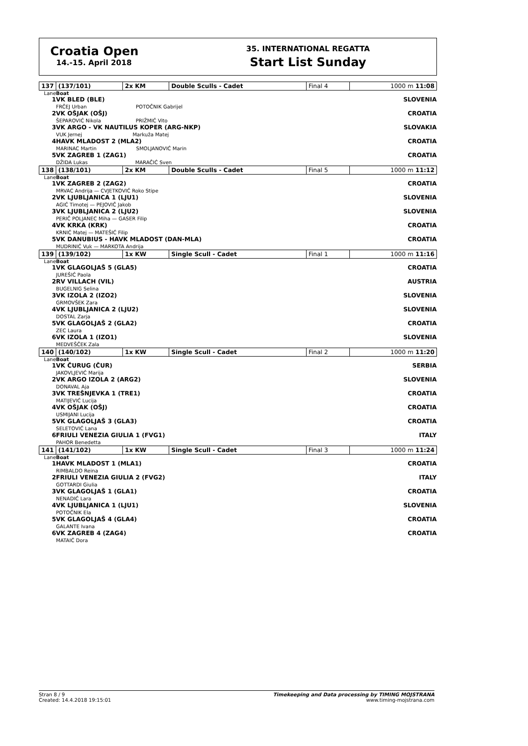Croatia Open
14.-15. April 2018
35. INTERNATIONAL REGATTA
Start List Sunday
| 137 | (137/101) | 2x KM | Double Sculls - Cadet | Final 4 | 1000 m 11:08 |
| Lane | Boat | | | | |
| 1 | VK BLED (BLE) FRČEJ Urban POTOČNIK Gabrijel | | | | SLOVENIA |
| 2 | VK OŠJAK (OŠJ) ŠEPAROVIĆ Nikola PRIŽMIĆ Vito | | | | CROATIA |
| 3 | VK ARGO - VK NAUTILUS KOPER (ARG-NKP) VUK Jernej Markuža Matej | | | | SLOVAKIA |
| 4 | HAVK MLADOST 2 (MLA2) MARINAC Martin SMOLJANOVIĆ Marin | | | | CROATIA |
| 5 | VK ZAGREB 1 (ZAG1) DŽIDA Lukas MARAČIĆ Sven | | | | CROATIA |
| 138 | (138/101) | 2x KM | Double Sculls - Cadet | Final 5 | 1000 m 11:12 |
| Lane | Boat | | | | |
| 1 | VK ZAGREB 2 (ZAG2) MRVAC Andrija — CVJETKOVIĆ Roko Stipe | | | | CROATIA |
| 2 | VK LJUBLJANICA 1 (LJU1) AGIĆ Timotej — PEJOVIČ Jakob | | | | SLOVENIA |
| 3 | VK LJUBLJANICA 2 (LJU2) PERIČ POLJANEC Miha — GASER Filip | | | | SLOVENIA |
| 4 | VK KRKA (KRK) KRNIĆ Matej — MATEŠIĆ Filip | | | | CROATIA |
| 5 | VK DANUBIUS - HAVK MLADOST (DAN-MLA) MUDRINIĆ Vuk — MARKOTA Andrija | | | | CROATIA |
| 139 | (139/102) | 1x KW | Single Scull - Cadet | Final 1 | 1000 m 11:16 |
| Lane | Boat | | | | |
| 1 | VK GLAGOLJAŠ 5 (GLA5) JUREŠIĆ Paola | | | | CROATIA |
| 2 | RV VILLACH (VIL) BUGELNIG Selina | | | | AUSTRIA |
| 3 | VK IZOLA 2 (IZO2) GRMOVŠEK Zara | | | | SLOVENIA |
| 4 | VK LJUBLJANICA 2 (LJU2) DOSTAL Zarja | | | | SLOVENIA |
| 5 | VK GLAGOLJAŠ 2 (GLA2) ZEC Laura | | | | CROATIA |
| 6 | VK IZOLA 1 (IZO1) MEDVEŠČEK Zala | | | | SLOVENIA |
| 140 | (140/102) | 1x KW | Single Scull - Cadet | Final 2 | 1000 m 11:20 |
| Lane | Boat | | | | |
| 1 | VK ČURUG (ČUR) JAKOVLJEVIĆ Marija | | | | SERBIA |
| 2 | VK ARGO IZOLA 2 (ARG2) DONAVAL Aja | | | | SLOVENIA |
| 3 | VK TREŠNJEVKA 1 (TRE1) MATIJEVIĆ Lucija | | | | CROATIA |
| 4 | VK OŠJAK (OŠJ) USMIJANI Lucija | | | | CROATIA |
| 5 | VK GLAGOLJAŠ 3 (GLA3) SELETOVIĆ Lana | | | | CROATIA |
| 6 | FRIULI VENEZIA GIULIA 1 (FVG1) PAHOR Benedetta | | | | ITALY |
| 141 | (141/102) | 1x KW | Single Scull - Cadet | Final 3 | 1000 m 11:24 |
| Lane | Boat | | | | |
| 1 | HAVK MLADOST 1 (MLA1) RIMBALDO Reina | | | | CROATIA |
| 2 | FRIULI VENEZIA GIULIA 2 (FVG2) GOTTARDI Giulia | | | | ITALY |
| 3 | VK GLAGOLJAŠ 1 (GLA1) NENADIĆ Lara | | | | CROATIA |
| 4 | VK LJUBLJANICA 1 (LJU1) POTOČNIK Ela | | | | SLOVENIA |
| 5 | VK GLAGOLJAŠ 4 (GLA4) GALANTE Ivana | | | | CROATIA |
| 6 | VK ZAGREB 4 (ZAG4) MATAIĆ Dora | | | | CROATIA |
Stran 8 / 9
Created: 14.4.2018 19:15:01
Timekeeping and Data processing by TIMING MOJSTRANA
www.timing-mojstrana.com